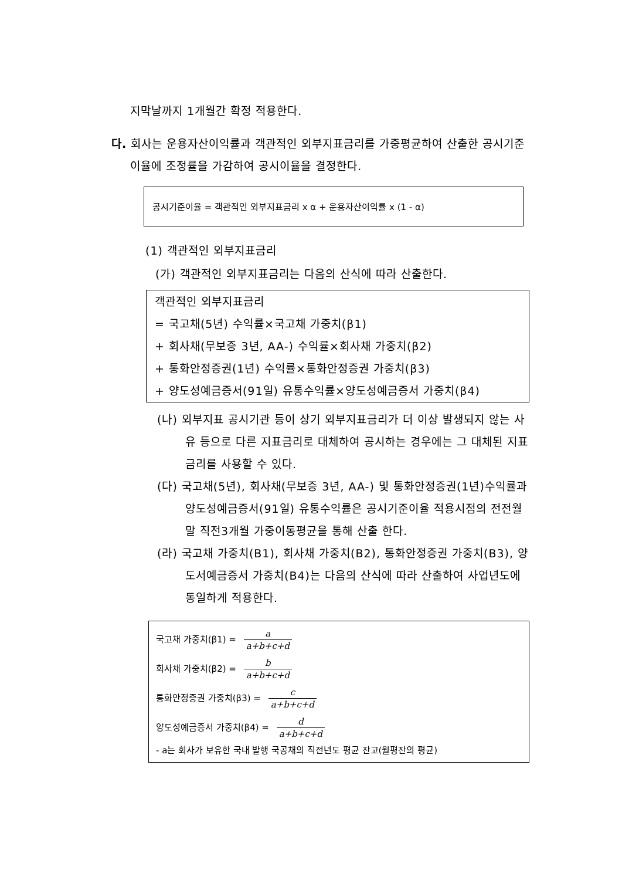지막날까지 1개월간 확정 적용한다.
다. 회사는 운용자산이익률과 객관적인 외부지표금리를 가중평균하여 산출한 공시기준이율에 조정률을 가감하여 공시이율을 결정한다.
공시기준이율 = 객관적인 외부지표금리 x α + 운용자산이익률 x (1 - α)
(1) 객관적인 외부지표금리
(가) 객관적인 외부지표금리는 다음의 산식에 따라 산출한다.
객관적인 외부지표금리
= 국고채(5년) 수익률×국고채 가중치(β1)
+ 회사채(무보증 3년, AA-) 수익률×회사채 가중치(β2)
+ 통화안정증권(1년) 수익률×통화안정증권 가중치(β3)
+ 양도성예금증서(91일) 유통수익률×양도성예금증서 가중치(β4)
(나) 외부지표 공시기관 등이 상기 외부지표금리가 더 이상 발생되지 않는 사유 등으로 다른 지표금리로 대체하여 공시하는 경우에는 그 대체된 지표금리를 사용할 수 있다.
(다) 국고채(5년), 회사채(무보증 3년, AA-) 및 통화안정증권(1년)수익률과 양도성예금증서(91일) 유통수익률은 공시기준이율 적용시점의 전전월말 직전3개월 가중이동평균을 통해 산출 한다.
(라) 국고채 가중치(B1), 회사채 가중치(B2), 통화안정증권 가중치(B3), 양도서예금증서 가중치(B4)는 다음의 산식에 따라 산출하여 사업년도에 동일하게 적용한다.
국고채 가중치(β1) = a a+b+c+d
회사채 가중치(β2) = b a+b+c+d
통화안정증권 가중치(β3) = c a+b+c+d
양도성예금증서 가중치(β4) = d a+b+c+d
- a는 회사가 보유한 국내 발행 국공채의 직전년도 평균 잔고(월평잔의 평균)